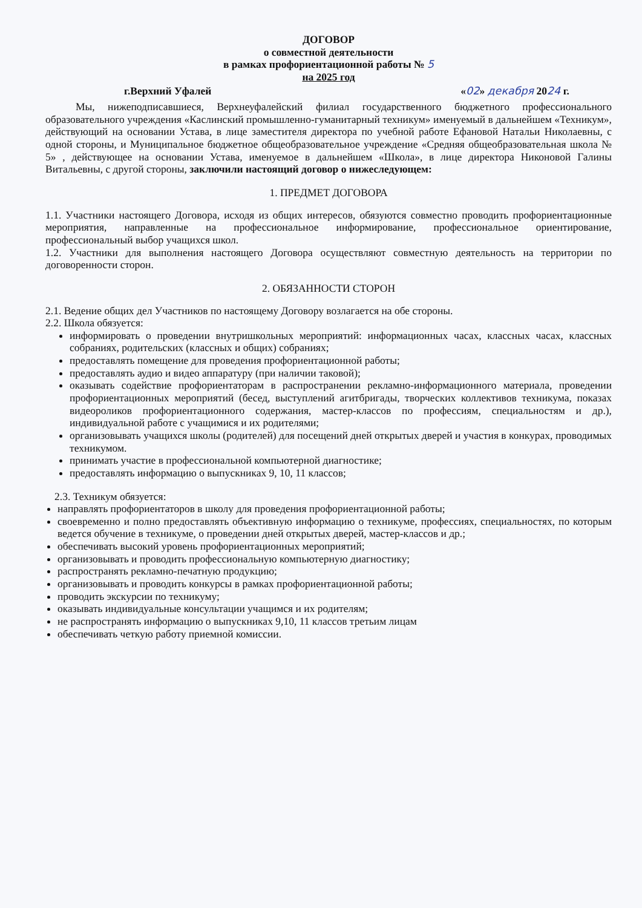ДОГОВОР
о совместной деятельности
в рамках профориентационной работы № 5
на 2025 год
г.Верхний Уфалей «02» декабря 2024 г.
Мы, нижеподписавшиеся, Верхнеуфалейский филиал государственного бюджетного профессионального образовательного учреждения «Каслинский промышленно-гуманитарный техникум» именуемый в дальнейшем «Техникум», действующий на основании Устава, в лице заместителя директора по учебной работе Ефановой Натальи Николаевны, с одной стороны, и Муниципальное бюджетное общеобразовательное учреждение «Средняя общеобразовательная школа № 5» , действующее на основании Устава, именуемое в дальнейшем «Школа», в лице директора Никоновой Галины Витальевны, с другой стороны, заключили настоящий договор о нижеследующем:
1. ПРЕДМЕТ ДОГОВОРА
1.1. Участники настоящего Договора, исходя из общих интересов, обязуются совместно проводить профориентационные мероприятия, направленные на профессиональное информирование, профессиональное ориентирование, профессиональный выбор учащихся школ.
1.2. Участники для выполнения настоящего Договора осуществляют совместную деятельность на территории по договоренности сторон.
2. ОБЯЗАННОСТИ СТОРОН
2.1. Ведение общих дел Участников по настоящему Договору возлагается на обе стороны.
2.2. Школа обязуется:
информировать о проведении внутришкольных мероприятий: информационных часах, классных часах, классных собраниях, родительских (классных и общих) собраниях;
предоставлять помещение для проведения профориентационной работы;
предоставлять аудио и видео аппаратуру (при наличии таковой);
оказывать содействие профориентаторам в распространении рекламно-информационного материала, проведении профориентационных мероприятий (бесед, выступлений агитбригады, творческих коллективов техникума, показах видеороликов профориентационного содержания, мастер-классов по профессиям, специальностям и др.), индивидуальной работе с учащимися и их родителями;
организовывать учащихся школы (родителей) для посещений дней открытых дверей и участия в конкурах, проводимых техникумом.
принимать участие в профессиональной компьютерной диагностике;
предоставлять информацию о выпускниках 9, 10, 11 классов;
2.3. Техникум обязуется:
направлять профориентаторов в школу для проведения профориентационной работы;
своевременно и полно предоставлять объективную информацию о техникуме, профессиях, специальностях, по которым ведется обучение в техникуме, о проведении дней открытых дверей, мастер-классов и др.;
обеспечивать высокий уровень профориентационных мероприятий;
организовывать и проводить профессиональную компьютерную диагностику;
распространять рекламно-печатную продукцию;
организовывать и проводить конкурсы в рамках профориентационной работы;
проводить экскурсии по техникуму;
оказывать индивидуальные консультации учащимся и их родителям;
не распространять информацию о выпускниках 9,10, 11 классов третьим лицам
обеспечивать четкую работу приемной комиссии.